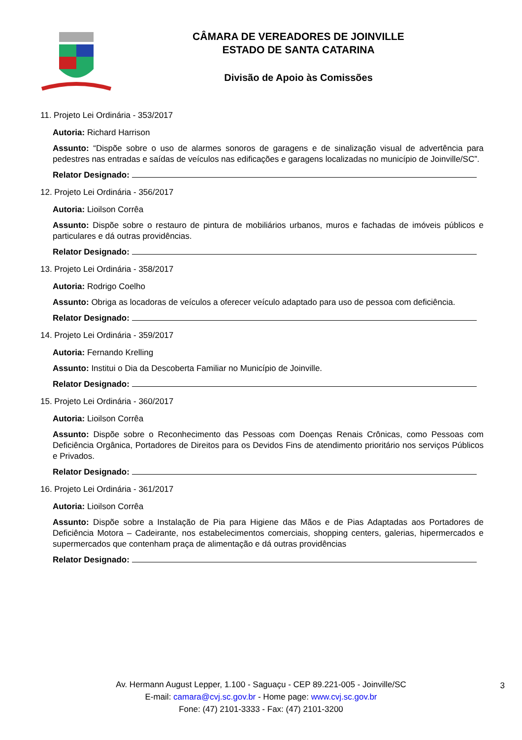CÂMARA DE VEREADORES DE JOINVILLE
ESTADO DE SANTA CATARINA
Divisão de Apoio às Comissões
11. Projeto Lei Ordinária - 353/2017
Autoria: Richard Harrison
Assunto: “Dispõe sobre o uso de alarmes sonoros de garagens e de sinalização visual de advertência para pedestres nas entradas e saídas de veículos nas edificações e garagens localizadas no município de Joinville/SC”.
Relator Designado:
12. Projeto Lei Ordinária - 356/2017
Autoria: Lioilson Corrêa
Assunto: Dispõe sobre o restauro de pintura de mobiliários urbanos, muros e fachadas de imóveis públicos e particulares e dá outras providências.
Relator Designado:
13. Projeto Lei Ordinária - 358/2017
Autoria: Rodrigo Coelho
Assunto: Obriga as locadoras de veículos a oferecer veículo adaptado para uso de pessoa com deficiência.
Relator Designado:
14. Projeto Lei Ordinária - 359/2017
Autoria: Fernando Krelling
Assunto: Institui o Dia da Descoberta Familiar no Município de Joinville.
Relator Designado:
15. Projeto Lei Ordinária - 360/2017
Autoria: Lioilson Corrêa
Assunto: Dispõe sobre o Reconhecimento das Pessoas com Doenças Renais Crônicas, como Pessoas com Deficiência Orgânica, Portadores de Direitos para os Devidos Fins de atendimento prioritário nos serviços Públicos e Privados.
Relator Designado:
16. Projeto Lei Ordinária - 361/2017
Autoria: Lioilson Corrêa
Assunto: Dispõe sobre a Instalação de Pia para Higiene das Mãos e de Pias Adaptadas aos Portadores de Deficiência Motora – Cadeirante, nos estabelecimentos comerciais, shopping centers, galerias, hipermercados e supermercados que contenham praça de alimentação e dá outras providências
Relator Designado:
Av. Hermann August Lepper, 1.100 - Saguaçu - CEP 89.221-005 - Joinville/SC
E-mail: camara@cvj.sc.gov.br - Home page: www.cvj.sc.gov.br
Fone: (47) 2101-3333 - Fax: (47) 2101-3200
3